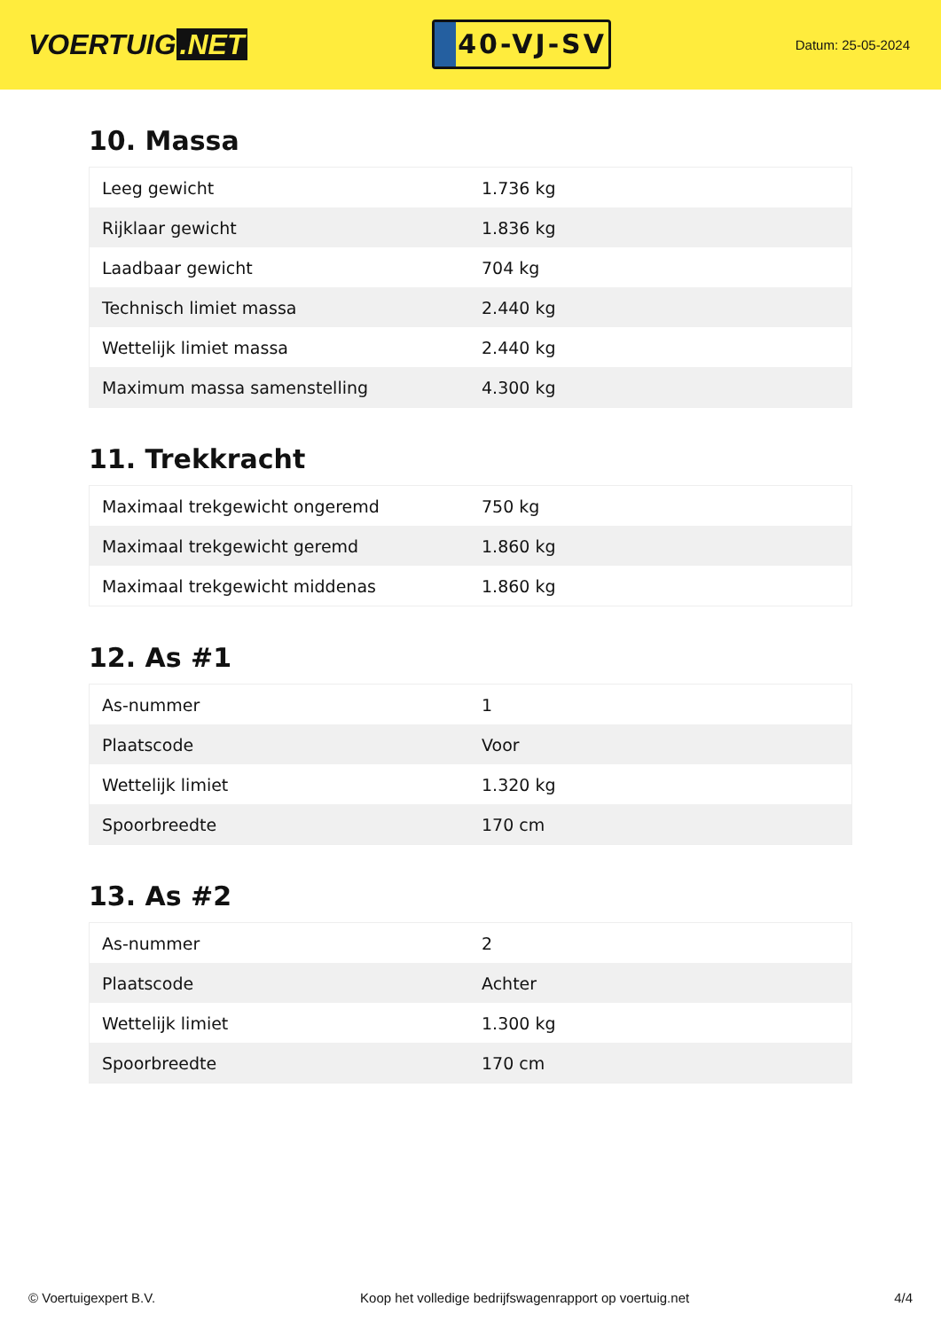VOERTUIG.NET
40-VJ-SV
Datum: 25-05-2024
10. Massa
| Leeg gewicht | 1.736 kg |
| Rijklaar gewicht | 1.836 kg |
| Laadbaar gewicht | 704 kg |
| Technisch limiet massa | 2.440 kg |
| Wettelijk limiet massa | 2.440 kg |
| Maximum massa samenstelling | 4.300 kg |
11. Trekkracht
| Maximaal trekgewicht ongeremd | 750 kg |
| Maximaal trekgewicht geremd | 1.860 kg |
| Maximaal trekgewicht middenas | 1.860 kg |
12. As #1
| As-nummer | 1 |
| Plaatscode | Voor |
| Wettelijk limiet | 1.320 kg |
| Spoorbreedte | 170 cm |
13. As #2
| As-nummer | 2 |
| Plaatscode | Achter |
| Wettelijk limiet | 1.300 kg |
| Spoorbreedte | 170 cm |
© Voertuigexpert B.V. Koop het volledige bedrijfswagenrapport op voertuig.net 4/4